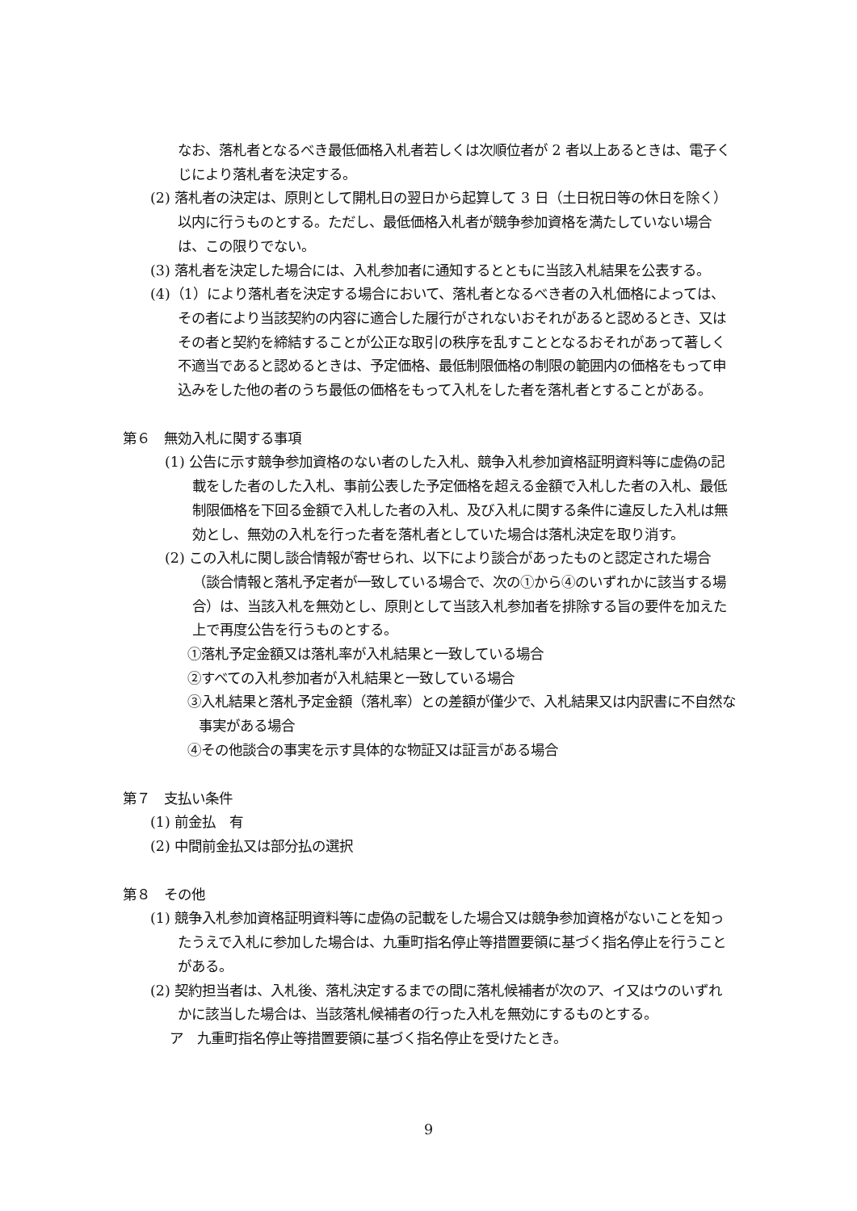なお、落札者となるべき最低価格入札者若しくは次順位者が 2 者以上あるときは、電子くじにより落札者を決定する。
(2) 落札者の決定は、原則として開札日の翌日から起算して 3 日（土日祝日等の休日を除く）以内に行うものとする。ただし、最低価格入札者が競争参加資格を満たしていない場合は、この限りでない。
(3) 落札者を決定した場合には、入札参加者に通知するとともに当該入札結果を公表する。
(4)（1）により落札者を決定する場合において、落札者となるべき者の入札価格によっては、その者により当該契約の内容に適合した履行がされないおそれがあると認めるとき、又はその者と契約を締結することが公正な取引の秩序を乱すこととなるおそれがあって著しく不適当であると認めるときは、予定価格、最低制限価格の制限の範囲内の価格をもって申込みをした他の者のうち最低の価格をもって入札をした者を落札者とすることがある。
第６　無効入札に関する事項
(1) 公告に示す競争参加資格のない者のした入札、競争入札参加資格証明資料等に虚偽の記載をした者のした入札、事前公表した予定価格を超える金額で入札した者の入札、最低制限価格を下回る金額で入札した者の入札、及び入札に関する条件に違反した入札は無効とし、無効の入札を行った者を落札者としていた場合は落札決定を取り消す。
(2) この入札に関し談合情報が寄せられ、以下により談合があったものと認定された場合（談合情報と落札予定者が一致している場合で、次の①から④のいずれかに該当する場合）は、当該入札を無効とし、原則として当該入札参加者を排除する旨の要件を加えた上で再度公告を行うものとする。
①落札予定金額又は落札率が入札結果と一致している場合
②すべての入札参加者が入札結果と一致している場合
③入札結果と落札予定金額（落札率）との差額が僅少で、入札結果又は内訳書に不自然な事実がある場合
④その他談合の事実を示す具体的な物証又は証言がある場合
第７　支払い条件
(1) 前金払　有
(2) 中間前金払又は部分払の選択
第８　その他
(1) 競争入札参加資格証明資料等に虚偽の記載をした場合又は競争参加資格がないことを知ったうえで入札に参加した場合は、九重町指名停止等措置要領に基づく指名停止を行うことがある。
(2) 契約担当者は、入札後、落札決定するまでの間に落札候補者が次のア、イ又はウのいずれかに該当した場合は、当該落札候補者の行った入札を無効にするものとする。
ア　九重町指名停止等措置要領に基づく指名停止を受けたとき。
9